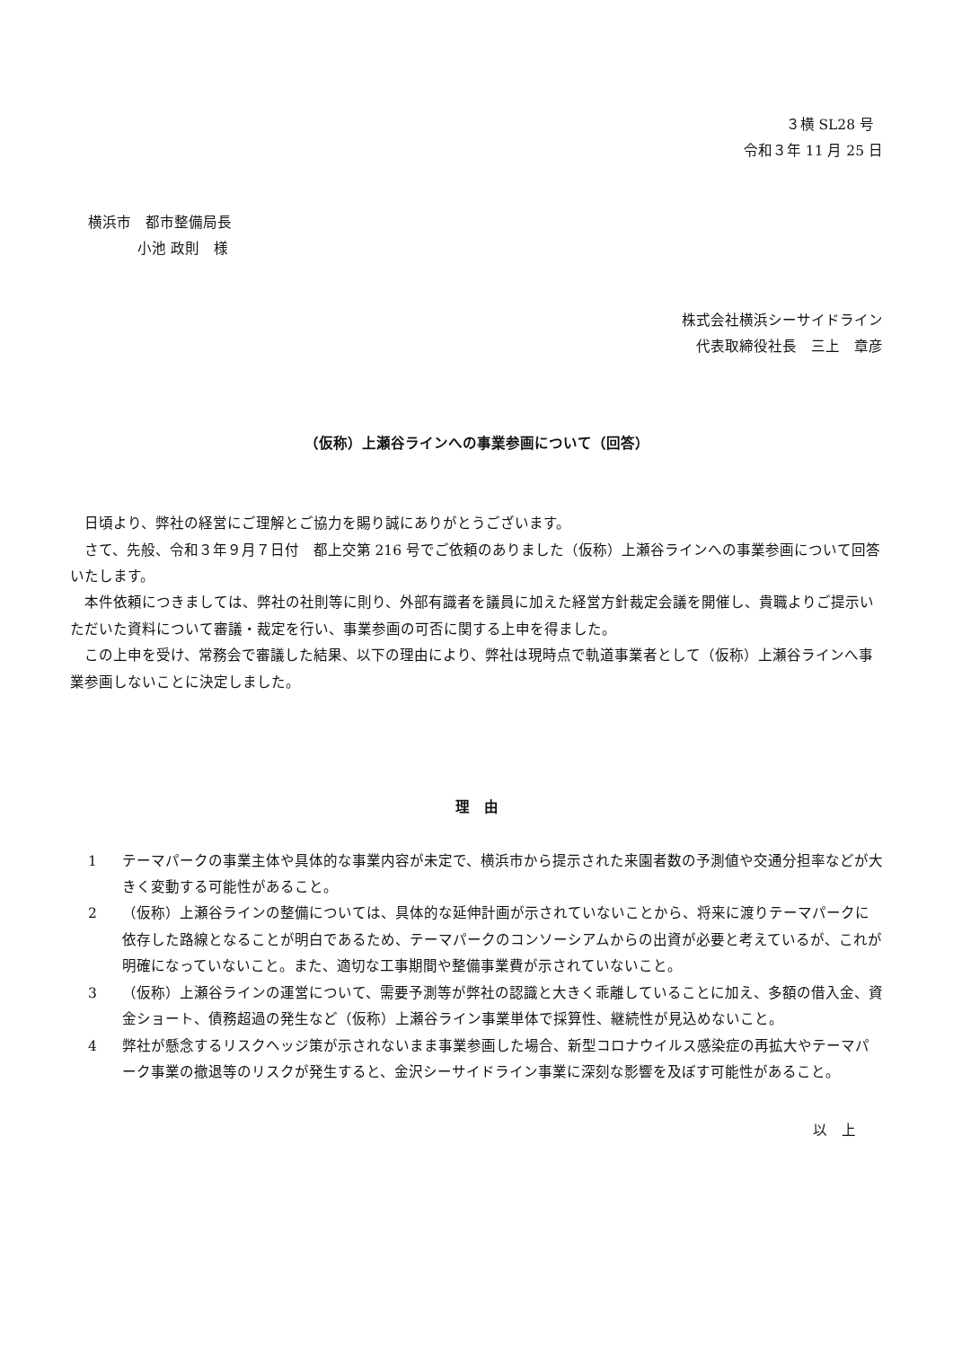３横 SL28 号
令和３年 11 月 25 日
横浜市　都市整備局長
小池 政則　様
株式会社横浜シーサイドライン
代表取締役社長　三上　章彦
（仮称）上瀬谷ラインへの事業参画について（回答）
日頃より、弊社の経営にご理解とご協力を賜り誠にありがとうございます。
さて、先般、令和３年９月７日付　都上交第 216 号でご依頼のありました（仮称）上瀬谷ラインへの事業参画について回答いたします。
本件依頼につきましては、弊社の社則等に則り、外部有識者を議員に加えた経営方針裁定会議を開催し、貴職よりご提示いただいた資料について審議・裁定を行い、事業参画の可否に関する上申を得ました。
この上申を受け、常務会で審議した結果、以下の理由により、弊社は現時点で軌道事業者として（仮称）上瀬谷ラインへ事業参画しないことに決定しました。
理　由
1 テーマパークの事業主体や具体的な事業内容が未定で、横浜市から提示された来園者数の予測値や交通分担率などが大きく変動する可能性があること。
2 （仮称）上瀬谷ラインの整備については、具体的な延伸計画が示されていないことから、将来に渡りテーマパークに依存した路線となることが明白であるため、テーマパークのコンソーシアムからの出資が必要と考えているが、これが明確になっていないこと。また、適切な工事期間や整備事業費が示されていないこと。
3 （仮称）上瀬谷ラインの運営について、需要予測等が弊社の認識と大きく乖離していることに加え、多額の借入金、資金ショート、債務超過の発生など（仮称）上瀬谷ライン事業単体で採算性、継続性が見込めないこと。
4 弊社が懸念するリスクヘッジ策が示されないまま事業参画した場合、新型コロナウイルス感染症の再拡大やテーマパーク事業の撤退等のリスクが発生すると、金沢シーサイドライン事業に深刻な影響を及ぼす可能性があること。
以　上